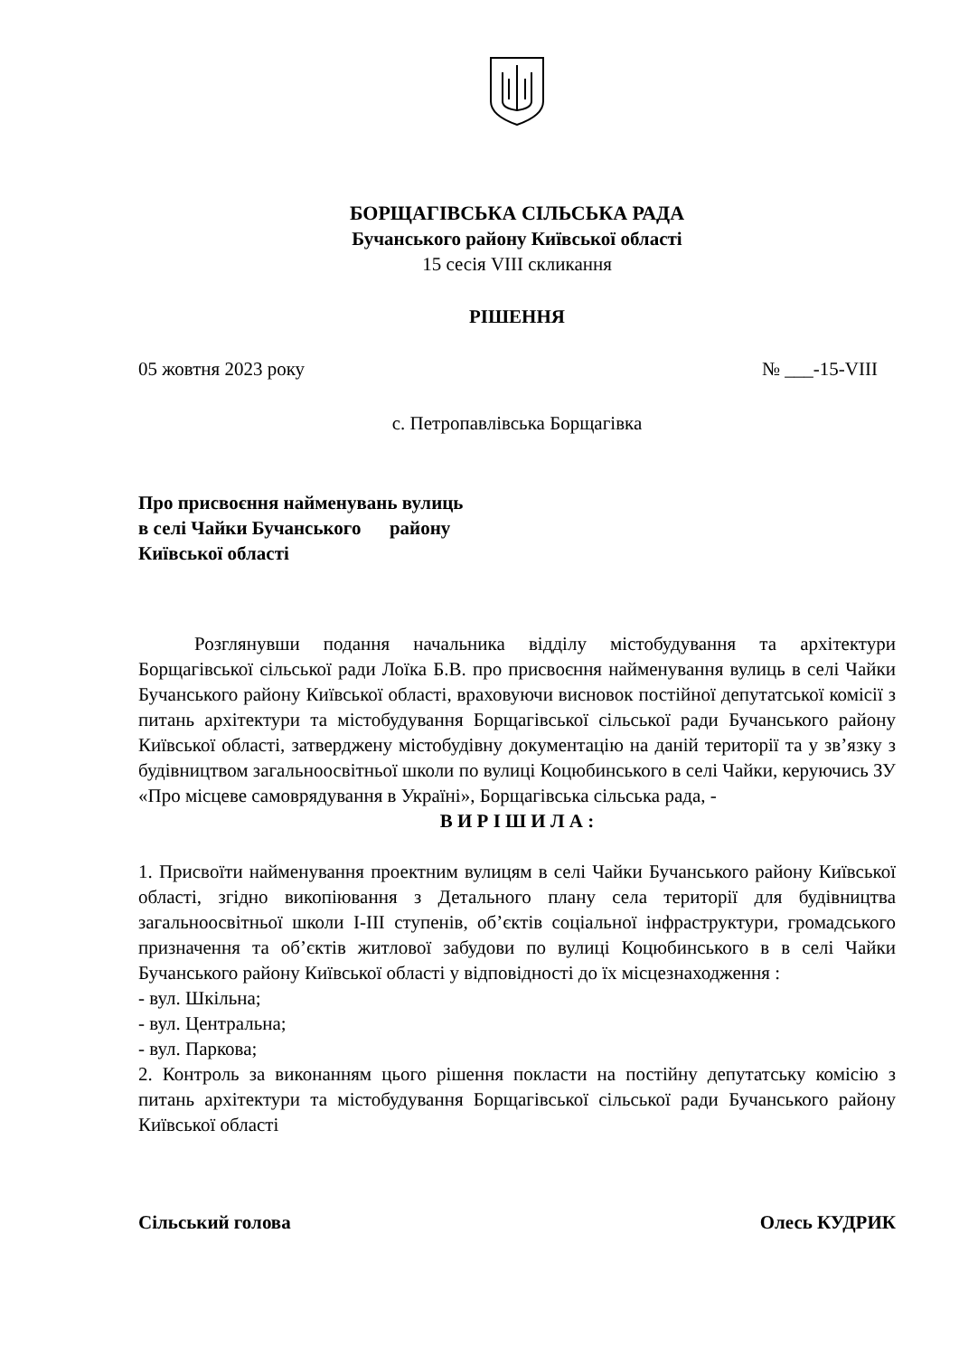БОРЩАГІВСЬКА СІЛЬСЬКА РАДА
Бучанського району Київської області
15 сесія VIII скликання
РІШЕННЯ
05 жовтня 2023 року № ___-15-VIII
с. Петропавлівська Борщагівка
Про присвоєння найменувань вулиць
в селі Чайки Бучанського району
Київської області
Розглянувши подання начальника відділу містобудування та архітектури Борщагівської сільської ради Лоїка Б.В. про присвоєння найменування вулиць в селі Чайки Бучанського району Київської області, враховуючи висновок постійної депутатської комісії з питань архітектури та містобудування Борщагівської сільської ради Бучанського району Київської області, затверджену містобудівну документацію на даній території та у зв’язку з будівництвом загальноосвітньої школи по вулиці Коцюбинського в селі Чайки, керуючись ЗУ «Про місцеве самоврядування в Україні», Борщагівська сільська рада, -
В И Р І Ш И Л А :
1. Присвоїти найменування проектним вулицям в селі Чайки Бучанського району Київської області, згідно викопіювання з Детального плану села території для будівництва загальноосвітньої школи I-III ступенів, об’єктів соціальної інфраструктури, громадського призначення та об’єктів житлової забудови по вулиці Коцюбинського в в селі Чайки Бучанського району Київської області у відповідності до їх місцезнаходження :
- вул. Шкільна;
- вул. Центральна;
- вул. Паркова;
2. Контроль за виконанням цього рішення покласти на постійну депутатську комісію з питань архітектури та містобудування Борщагівської сільської ради Бучанського району Київської області
Сільський голова Олесь КУДРИК